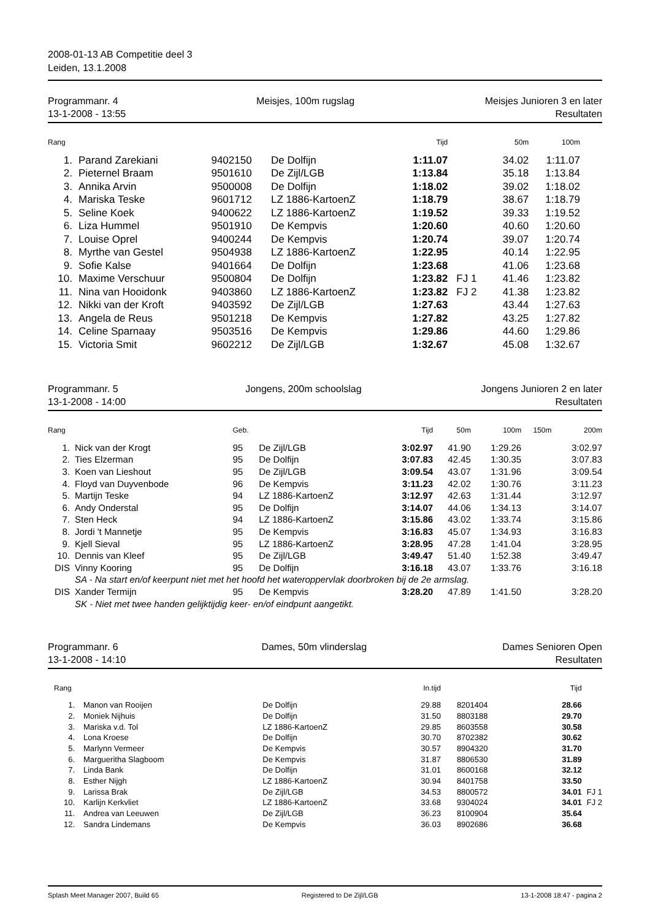2008-01-13 AB Competitie deel 3
Leiden, 13.1.2008
Programmanr. 4
13-1-2008 - 13:55
Meisjes, 100m rugslag Meisjes Junioren 3 en later
Resultaten
| Rang | | | | Tijd | | 50m | 100m | |
| --- | --- | --- | --- | --- | --- | --- | --- | --- |
| 1. | Parand Zarekiani | 9402150 | De Dolfijn | 1:11.07 | | 34.02 | 1:11.07 | |
| 2. | Pieternel Braam | 9501610 | De Zijl/LGB | 1:13.84 | | 35.18 | 1:13.84 | |
| 3. | Annika Arvin | 9500008 | De Dolfijn | 1:18.02 | | 39.02 | 1:18.02 | |
| 4. | Mariska Teske | 9601712 | LZ 1886-KartoenZ | 1:18.79 | | 38.67 | 1:18.79 | |
| 5. | Seline Koek | 9400622 | LZ 1886-KartoenZ | 1:19.52 | | 39.33 | 1:19.52 | |
| 6. | Liza Hummel | 9501910 | De Kempvis | 1:20.60 | | 40.60 | 1:20.60 | |
| 7. | Louise Oprel | 9400244 | De Kempvis | 1:20.74 | | 39.07 | 1:20.74 | |
| 8. | Myrthe van Gestel | 9504938 | LZ 1886-KartoenZ | 1:22.95 | | 40.14 | 1:22.95 | |
| 9. | Sofie Kalse | 9401664 | De Dolfijn | 1:23.68 | | 41.06 | 1:23.68 | |
| 10. | Maxime Verschuur | 9500804 | De Dolfijn | 1:23.82 | FJ 1 | 41.46 | 1:23.82 | |
| 11. | Nina van Hooidonk | 9403860 | LZ 1886-KartoenZ | 1:23.82 | FJ 2 | 41.38 | 1:23.82 | |
| 12. | Nikki van der Kroft | 9403592 | De Zijl/LGB | 1:27.63 | | 43.44 | 1:27.63 | |
| 13. | Angela de Reus | 9501218 | De Kempvis | 1:27.82 | | 43.25 | 1:27.82 | |
| 14. | Celine Sparnaay | 9503516 | De Kempvis | 1:29.86 | | 44.60 | 1:29.86 | |
| 15. | Victoria Smit | 9602212 | De Zijl/LGB | 1:32.67 | | 45.08 | 1:32.67 | |
Programmanr. 5
13-1-2008 - 14:00
Jongens, 200m schoolslag Jongens Junioren 2 en later
Resultaten
| Rang | | Geb. | | Tijd | 50m | 100m | 150m | 200m |
| --- | --- | --- | --- | --- | --- | --- | --- | --- |
| 1. | Nick van der Krogt | 95 | De Zijl/LGB | 3:02.97 | 41.90 | 1:29.26 | | 3:02.97 |
| 2. | Ties Elzerman | 95 | De Dolfijn | 3:07.83 | 42.45 | 1:30.35 | | 3:07.83 |
| 3. | Koen van Lieshout | 95 | De Zijl/LGB | 3:09.54 | 43.07 | 1:31.96 | | 3:09.54 |
| 4. | Floyd van Duyvenbode | 96 | De Kempvis | 3:11.23 | 42.02 | 1:30.76 | | 3:11.23 |
| 5. | Martijn Teske | 94 | LZ 1886-KartoenZ | 3:12.97 | 42.63 | 1:31.44 | | 3:12.97 |
| 6. | Andy Onderstal | 95 | De Dolfijn | 3:14.07 | 44.06 | 1:34.13 | | 3:14.07 |
| 7. | Sten Heck | 94 | LZ 1886-KartoenZ | 3:15.86 | 43.02 | 1:33.74 | | 3:15.86 |
| 8. | Jordi 't Mannetje | 95 | De Kempvis | 3:16.83 | 45.07 | 1:34.93 | | 3:16.83 |
| 9. | Kjell Sieval | 95 | LZ 1886-KartoenZ | 3:28.95 | 47.28 | 1:41.04 | | 3:28.95 |
| 10. | Dennis van Kleef | 95 | De Zijl/LGB | 3:49.47 | 51.40 | 1:52.38 | | 3:49.47 |
| DIS | Vinny Kooring | 95 | De Dolfijn | 3:16.18 | 43.07 | 1:33.76 | | 3:16.18 |
| | SA - Na start en/of keerpunt niet met het hoofd het wateroppervlak doorbroken bij de 2e armslag. | | | | | | | |
| DIS | Xander Termijn | 95 | De Kempvis | 3:28.20 | 47.89 | 1:41.50 | | 3:28.20 |
| | SK - Niet met twee handen gelijktijdig keer- en/of eindpunt aangetikt. | | | | | | | |
Programmanr. 6
13-1-2008 - 14:10
Dames, 50m vlinderslag Dames Senioren Open
Resultaten
| Rang | | | In.tijd | | Tijd | |
| --- | --- | --- | --- | --- | --- | --- |
| 1. | Manon van Rooijen | De Dolfijn | 29.88 | 8201404 | 28.66 | |
| 2. | Moniek Nijhuis | De Dolfijn | 31.50 | 8803188 | 29.70 | |
| 3. | Mariska v.d. Tol | LZ 1886-KartoenZ | 29.85 | 8603558 | 30.58 | |
| 4. | Lona Kroese | De Dolfijn | 30.70 | 8702382 | 30.62 | |
| 5. | Marlynn Vermeer | De Kempvis | 30.57 | 8904320 | 31.70 | |
| 6. | Margueritha Slagboom | De Kempvis | 31.87 | 8806530 | 31.89 | |
| 7. | Linda Bank | De Dolfijn | 31.01 | 8600168 | 32.12 | |
| 8. | Esther Nijgh | LZ 1886-KartoenZ | 30.94 | 8401758 | 33.50 | |
| 9. | Larissa Brak | De Zijl/LGB | 34.53 | 8800572 | 34.01 | FJ 1 |
| 10. | Karlijn Kerkvliet | LZ 1886-KartoenZ | 33.68 | 9304024 | 34.01 | FJ 2 |
| 11. | Andrea van Leeuwen | De Zijl/LGB | 36.23 | 8100904 | 35.64 | |
| 12. | Sandra Lindemans | De Kempvis | 36.03 | 8902686 | 36.68 | |
Splash Meet Manager 2007, Build 65 Registered to De Zijl/LGB 13-1-2008 18:47 - pagina 2